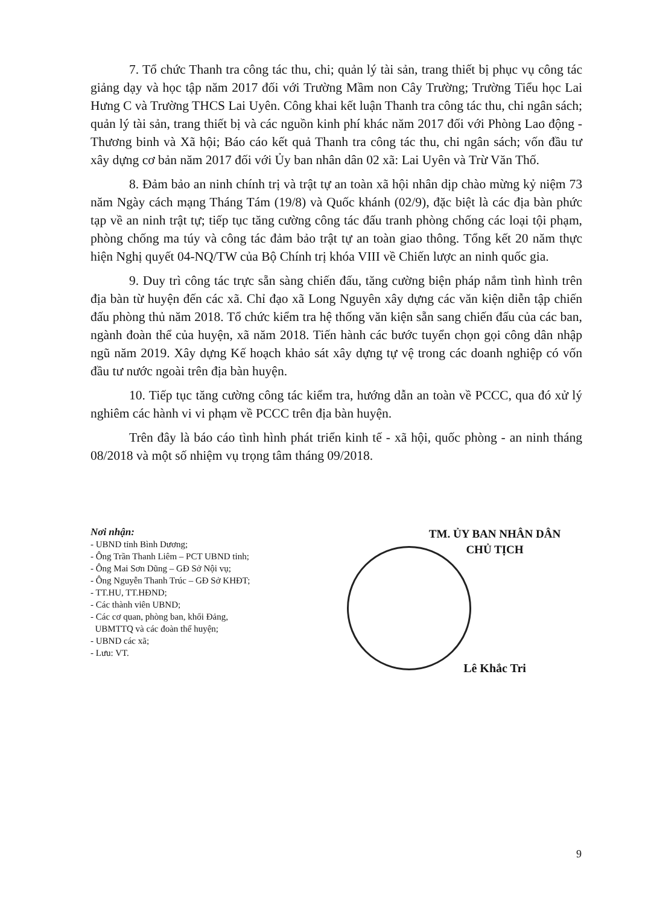7. Tổ chức Thanh tra công tác thu, chi; quản lý tài sản, trang thiết bị phục vụ công tác giảng dạy và học tập năm 2017 đối với Trường Mầm non Cây Trường; Trường Tiểu học Lai Hưng C và Trường THCS Lai Uyên. Công khai kết luận Thanh tra công tác thu, chi ngân sách; quản lý tài sản, trang thiết bị và các nguồn kinh phí khác năm 2017 đối với Phòng Lao động - Thương binh và Xã hội; Báo cáo kết quả Thanh tra công tác thu, chi ngân sách; vốn đầu tư xây dựng cơ bản năm 2017 đối với Ủy ban nhân dân 02 xã: Lai Uyên và Trừ Văn Thố.
8. Đảm bảo an ninh chính trị và trật tự an toàn xã hội nhân dịp chào mừng kỷ niệm 73 năm Ngày cách mạng Tháng Tám (19/8) và Quốc khánh (02/9), đặc biệt là các địa bàn phức tạp về an ninh trật tự; tiếp tục tăng cường công tác đấu tranh phòng chống các loại tội phạm, phòng chống ma túy và công tác đảm bảo trật tự an toàn giao thông. Tổng kết 20 năm thực hiện Nghị quyết 04-NQ/TW của Bộ Chính trị khóa VIII về Chiến lược an ninh quốc gia.
9. Duy trì công tác trực sẵn sàng chiến đấu, tăng cường biện pháp nắm tình hình trên địa bàn từ huyện đến các xã. Chỉ đạo xã Long Nguyên xây dựng các văn kiện diễn tập chiến đấu phòng thủ năm 2018. Tổ chức kiểm tra hệ thống văn kiện sẵn sang chiến đấu của các ban, ngành đoàn thể của huyện, xã năm 2018. Tiến hành các bước tuyển chọn gọi công dân nhập ngũ năm 2019. Xây dựng Kế hoạch khảo sát xây dựng tự vệ trong các doanh nghiệp có vốn đầu tư nước ngoài trên địa bàn huyện.
10. Tiếp tục tăng cường công tác kiểm tra, hướng dẫn an toàn về PCCC, qua đó xử lý nghiêm các hành vi vi phạm về PCCC trên địa bàn huyện.
Trên đây là báo cáo tình hình phát triển kinh tế - xã hội, quốc phòng - an ninh tháng 08/2018 và một số nhiệm vụ trọng tâm tháng 09/2018.
Nơi nhận:
- UBND tỉnh Bình Dương;
- Ông Trần Thanh Liêm – PCT UBND tỉnh;
- Ông Mai Sơn Dũng – GĐ Sở Nội vụ;
- Ông Nguyễn Thanh Trúc – GĐ Sở KHĐT;
- TT.HU, TT.HĐND;
- Các thành viên UBND;
- Các cơ quan, phòng ban, khối Đảng,
UBMTTQ và các đoàn thể huyện;
- UBND các xã;
- Lưu: VT.
TM. ỦY BAN NHÂN DÂN
CHỦ TỊCH
Lê Khắc Tri
9